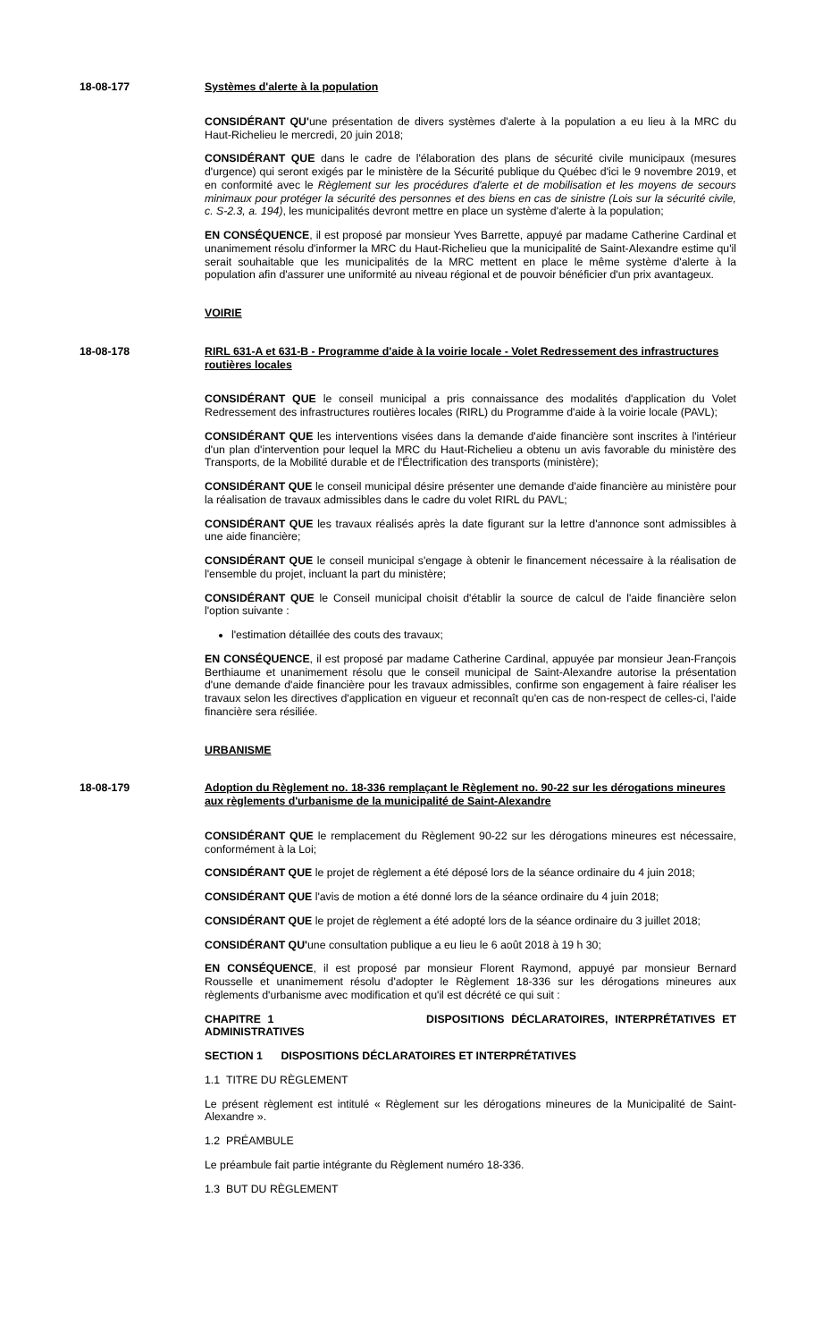18-08-177 Systèmes d'alerte à la population
CONSIDÉRANT QU'une présentation de divers systèmes d'alerte à la population a eu lieu à la MRC du Haut-Richelieu le mercredi, 20 juin 2018;
CONSIDÉRANT QUE dans le cadre de l'élaboration des plans de sécurité civile municipaux (mesures d'urgence) qui seront exigés par le ministère de la Sécurité publique du Québec d'ici le 9 novembre 2019, et en conformité avec le Règlement sur les procédures d'alerte et de mobilisation et les moyens de secours minimaux pour protéger la sécurité des personnes et des biens en cas de sinistre (Lois sur la sécurité civile, c. S-2.3, a. 194), les municipalités devront mettre en place un système d'alerte à la population;
EN CONSÉQUENCE, il est proposé par monsieur Yves Barrette, appuyé par madame Catherine Cardinal et unanimement résolu d'informer la MRC du Haut-Richelieu que la municipalité de Saint-Alexandre estime qu'il serait souhaitable que les municipalités de la MRC mettent en place le même système d'alerte à la population afin d'assurer une uniformité au niveau régional et de pouvoir bénéficier d'un prix avantageux.
VOIRIE
18-08-178 RIRL 631-A et 631-B - Programme d'aide à la voirie locale - Volet Redressement des infrastructures routières locales
CONSIDÉRANT QUE le conseil municipal a pris connaissance des modalités d'application du Volet Redressement des infrastructures routières locales (RIRL) du Programme d'aide à la voirie locale (PAVL);
CONSIDÉRANT QUE les interventions visées dans la demande d'aide financière sont inscrites à l'intérieur d'un plan d'intervention pour lequel la MRC du Haut-Richelieu a obtenu un avis favorable du ministère des Transports, de la Mobilité durable et de l'Électrification des transports (ministère);
CONSIDÉRANT QUE le conseil municipal désire présenter une demande d'aide financière au ministère pour la réalisation de travaux admissibles dans le cadre du volet RIRL du PAVL;
CONSIDÉRANT QUE les travaux réalisés après la date figurant sur la lettre d'annonce sont admissibles à une aide financière;
CONSIDÉRANT QUE le conseil municipal s'engage à obtenir le financement nécessaire à la réalisation de l'ensemble du projet, incluant la part du ministère;
CONSIDÉRANT QUE le Conseil municipal choisit d'établir la source de calcul de l'aide financière selon l'option suivante :
l'estimation détaillée des couts des travaux;
EN CONSÉQUENCE, il est proposé par madame Catherine Cardinal, appuyée par monsieur Jean-François Berthiaume et unanimement résolu que le conseil municipal de Saint-Alexandre autorise la présentation d'une demande d'aide financière pour les travaux admissibles, confirme son engagement à faire réaliser les travaux selon les directives d'application en vigueur et reconnaît qu'en cas de non-respect de celles-ci, l'aide financière sera résiliée.
URBANISME
18-08-179 Adoption du Règlement no. 18-336 remplaçant le Règlement no. 90-22 sur les dérogations mineures aux règlements d'urbanisme de la municipalité de Saint-Alexandre
CONSIDÉRANT QUE le remplacement du Règlement 90-22 sur les dérogations mineures est nécessaire, conformément à la Loi;
CONSIDÉRANT QUE le projet de règlement a été déposé lors de la séance ordinaire du 4 juin 2018;
CONSIDÉRANT QUE l'avis de motion a été donné lors de la séance ordinaire du 4 juin 2018;
CONSIDÉRANT QUE le projet de règlement a été adopté lors de la séance ordinaire du 3 juillet 2018;
CONSIDÉRANT QU'une consultation publique a eu lieu le 6 août 2018 à 19 h 30;
EN CONSÉQUENCE, il est proposé par monsieur Florent Raymond, appuyé par monsieur Bernard Rousselle et unanimement résolu d'adopter le Règlement 18-336 sur les dérogations mineures aux règlements d'urbanisme avec modification et qu'il est décrété ce qui suit :
CHAPITRE 1 DISPOSITIONS DÉCLARATOIRES, INTERPRÉTATIVES ET ADMINISTRATIVES
SECTION 1 DISPOSITIONS DÉCLARATOIRES ET INTERPRÉTATIVES
1.1 TITRE DU RÈGLEMENT
Le présent règlement est intitulé « Règlement sur les dérogations mineures de la Municipalité de Saint-Alexandre ».
1.2 PRÉAMBULE
Le préambule fait partie intégrante du Règlement numéro 18-336.
1.3 BUT DU RÈGLEMENT